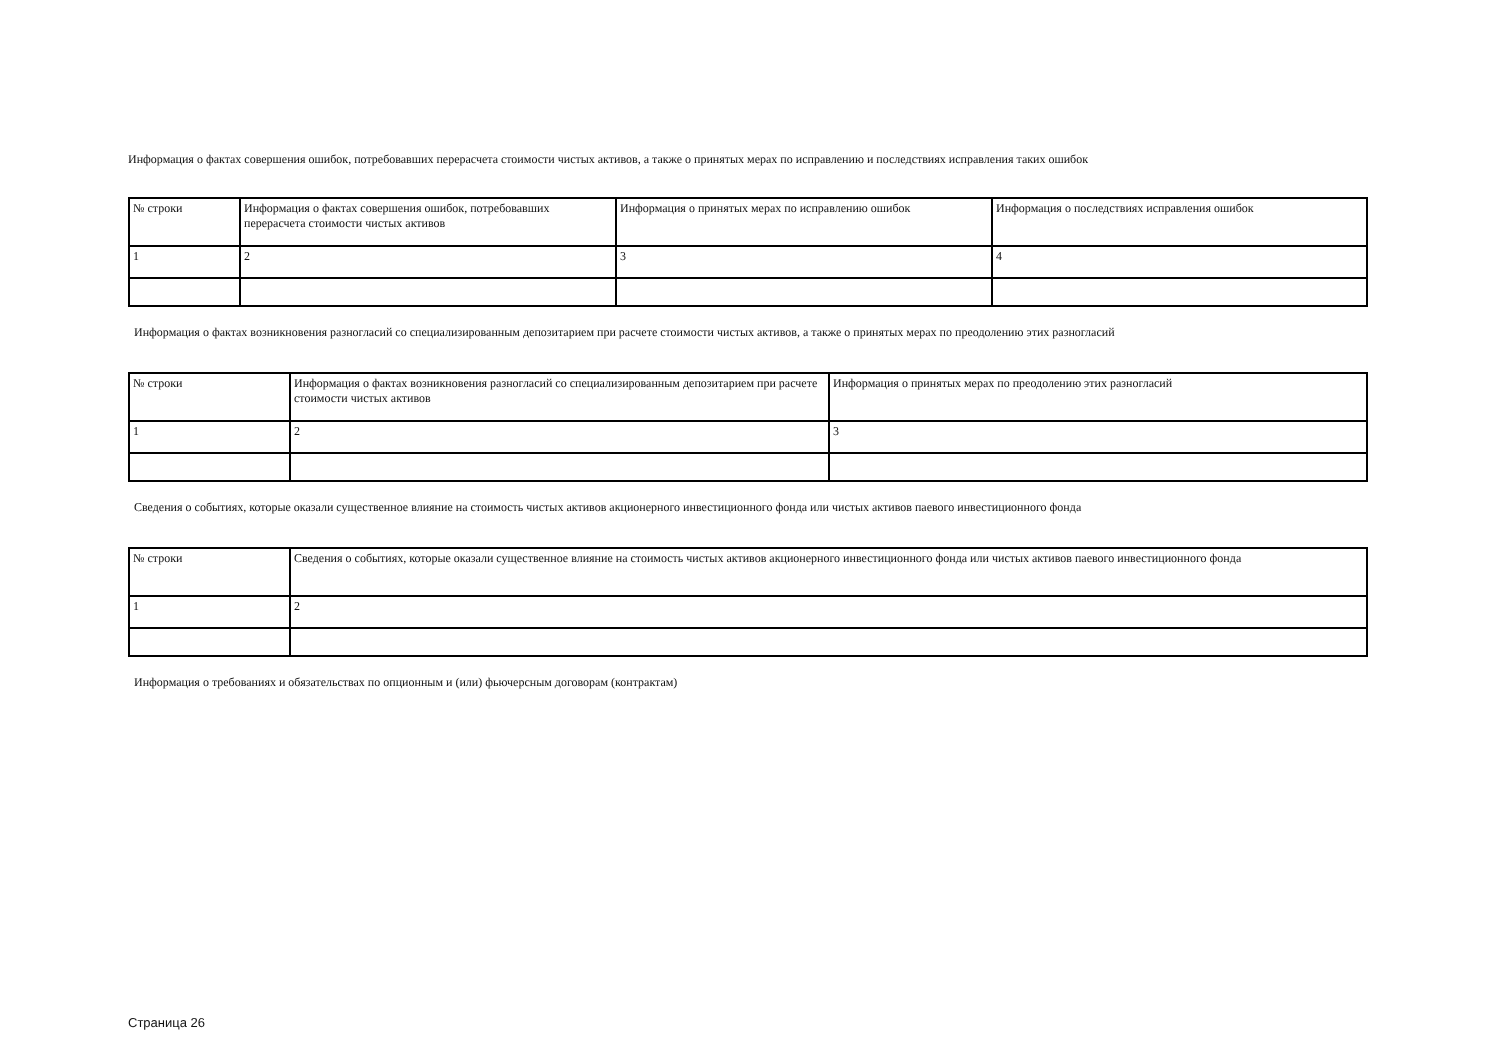Информация о фактах совершения ошибок, потребовавших перерасчета стоимости чистых активов, а также о принятых мерах по исправлению и последствиях исправления таких ошибок
| № строки | Информация о фактах совершения ошибок, потребовавших перерасчета стоимости чистых активов | Информация о принятых мерах по исправлению ошибок | Информация о последствиях исправления ошибок |
| 1 | 2 | 3 | 4 |
Информация о фактах возникновения разногласий со специализированным депозитарием при расчете стоимости чистых активов, а также о принятых мерах по преодолению этих разногласий
| № строки | Информация о фактах возникновения разногласий со специализированным депозитарием при расчете стоимости чистых активов | Информация о принятых мерах по преодолению этих разногласий |
| 1 | 2 | 3 |
Сведения о событиях, которые оказали существенное влияние на стоимость чистых активов акционерного инвестиционного фонда или чистых активов паевого инвестиционного фонда
| № строки | Сведения о событиях, которые оказали существенное влияние на стоимость чистых активов акционерного инвестиционного фонда или чистых активов паевого инвестиционного фонда |
| 1 | 2 |
Информация о требованиях и обязательствах по опционным и (или) фьючерсным договорам (контрактам)
Страница 26